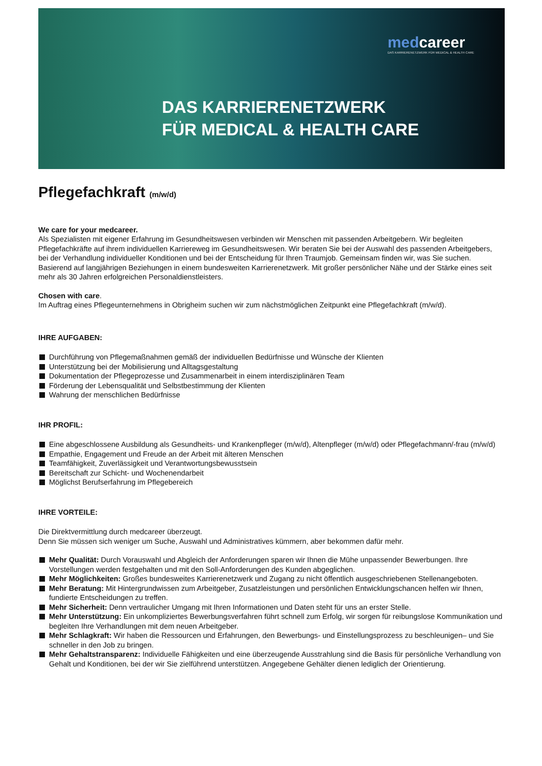medcareer
DAS KARRIERENETZWERK FÜR MEDICAL & HEALTH CARE
DAS KARRIERENETZWERK
FÜR MEDICAL & HEALTH CARE
Pflegefachkraft (m/w/d)
We care for your medcareer.
Als Spezialisten mit eigener Erfahrung im Gesundheitswesen verbinden wir Menschen mit passenden Arbeitgebern. Wir begleiten Pflegefachkräfte auf ihrem individuellen Karriereweg im Gesundheitswesen. Wir beraten Sie bei der Auswahl des passenden Arbeitgebers, bei der Verhandlung individueller Konditionen und bei der Entscheidung für Ihren Traumjob. Gemeinsam finden wir, was Sie suchen. Basierend auf langjährigen Beziehungen in einem bundesweiten Karrierenetzwerk. Mit großer persönlicher Nähe und der Stärke eines seit mehr als 30 Jahren erfolgreichen Personaldienstleisters.
Chosen with care.
Im Auftrag eines Pflegeunternehmens in Obrigheim suchen wir zum nächstmöglichen Zeitpunkt eine Pflegefachkraft (m/w/d).
IHRE AUFGABEN:
Durchführung von Pflegemaßnahmen gemäß der individuellen Bedürfnisse und Wünsche der Klienten
Unterstützung bei der Mobilisierung und Alltagsgestaltung
Dokumentation der Pflegeprozesse und Zusammenarbeit in einem interdisziplinären Team
Förderung der Lebensqualität und Selbstbestimmung der Klienten
Wahrung der menschlichen Bedürfnisse
IHR PROFIL:
Eine abgeschlossene Ausbildung als Gesundheits- und Krankenpfleger (m/w/d), Altenpfleger (m/w/d) oder Pflegefachmann/-frau (m/w/d)
Empathie, Engagement und Freude an der Arbeit mit älteren Menschen
Teamfähigkeit, Zuverlässigkeit und Verantwortungsbewusstsein
Bereitschaft zur Schicht- und Wochenendarbeit
Möglichst Berufserfahrung im Pflegebereich
IHRE VORTEILE:
Die Direktvermittlung durch medcareer überzeugt.
Denn Sie müssen sich weniger um Suche, Auswahl und Administratives kümmern, aber bekommen dafür mehr.
Mehr Qualität: Durch Vorauswahl und Abgleich der Anforderungen sparen wir Ihnen die Mühe unpassender Bewerbungen. Ihre Vorstellungen werden festgehalten und mit den Soll-Anforderungen des Kunden abgeglichen.
Mehr Möglichkeiten: Großes bundesweites Karrierenetzwerk und Zugang zu nicht öffentlich ausgeschriebenen Stellenangeboten.
Mehr Beratung: Mit Hintergrundwissen zum Arbeitgeber, Zusatzleistungen und persönlichen Entwicklungschancen helfen wir Ihnen, fundierte Entscheidungen zu treffen.
Mehr Sicherheit: Denn vertraulicher Umgang mit Ihren Informationen und Daten steht für uns an erster Stelle.
Mehr Unterstützung: Ein unkompliziertes Bewerbungsverfahren führt schnell zum Erfolg, wir sorgen für reibungslose Kommunikation und begleiten Ihre Verhandlungen mit dem neuen Arbeitgeber.
Mehr Schlagkraft: Wir haben die Ressourcen und Erfahrungen, den Bewerbungs- und Einstellungsprozess zu beschleunigen– und Sie schneller in den Job zu bringen.
Mehr Gehaltstransparenz: Individuelle Fähigkeiten und eine überzeugende Ausstrahlung sind die Basis für persönliche Verhandlung von Gehalt und Konditionen, bei der wir Sie zielführend unterstützen. Angegebene Gehälter dienen lediglich der Orientierung.